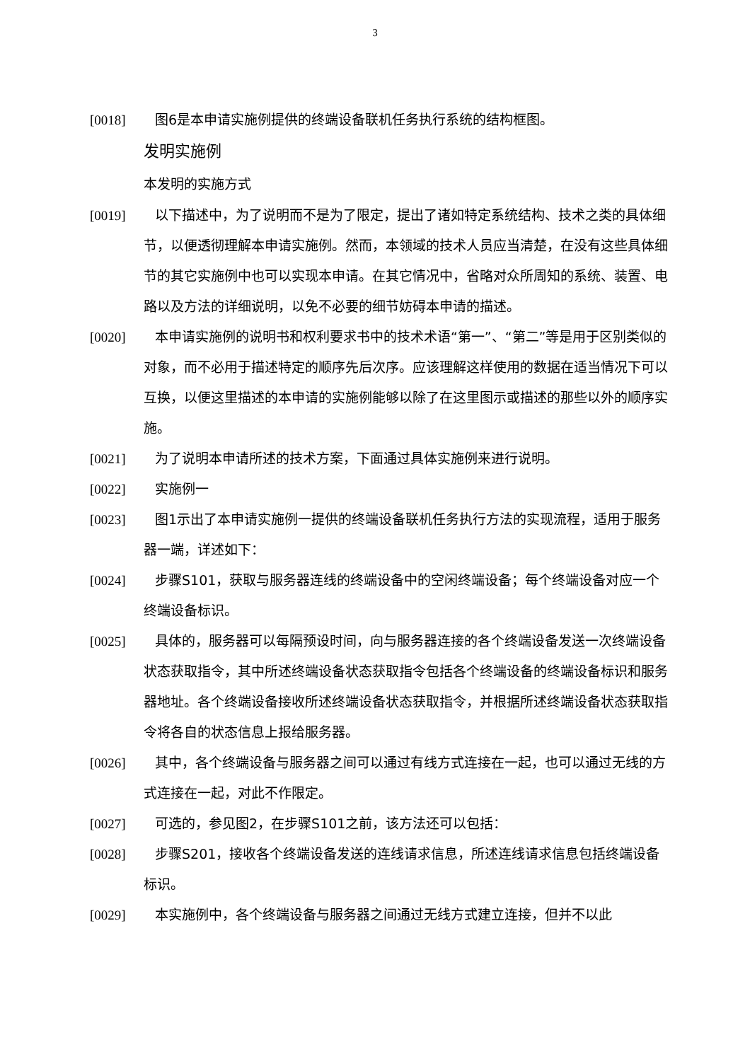3
[0018] 图6是本申请实施例提供的终端设备联机任务执行系统的结构框图。
发明实施例
本发明的实施方式
[0019] 以下描述中，为了说明而不是为了限定，提出了诸如特定系统结构、技术之类的具体细节，以便透彻理解本申请实施例。然而，本领域的技术人员应当清楚，在没有这些具体细节的其它实施例中也可以实现本申请。在其它情况中，省略对众所周知的系统、装置、电路以及方法的详细说明，以免不必要的细节妨碍本申请的描述。
[0020] 本申请实施例的说明书和权利要求书中的技术术语“第一”、“第二”等是用于区别类似的对象，而不必用于描述特定的顺序先后次序。应该理解这样使用的数据在适当情况下可以互换，以便这里描述的本申请的实施例能够以除了在这里图示或描述的那些以外的顺序实施。
[0021] 为了说明本申请所述的技术方案，下面通过具体实施例来进行说明。
[0022] 实施例一
[0023] 图1示出了本申请实施例一提供的终端设备联机任务执行方法的实现流程，适用于服务器一端，详述如下：
[0024] 步骤S101，获取与服务器连线的终端设备中的空闲终端设备；每个终端设备对应一个终端设备标识。
[0025] 具体的，服务器可以每隔预设时间，向与服务器连接的各个终端设备发送一次终端设备状态获取指令，其中所述终端设备状态获取指令包括各个终端设备的终端设备标识和服务器地址。各个终端设备接收所述终端设备状态获取指令，并根据所述终端设备状态获取指令将各自的状态信息上报给服务器。
[0026] 其中，各个终端设备与服务器之间可以通过有线方式连接在一起，也可以通过无线的方式连接在一起，对此不作限定。
[0027] 可选的，参见图2，在步骤S101之前，该方法还可以包括：
[0028] 步骤S201，接收各个终端设备发送的连线请求信息，所述连线请求信息包括终端设备标识。
[0029] 本实施例中，各个终端设备与服务器之间通过无线方式建立连接，但并不以此